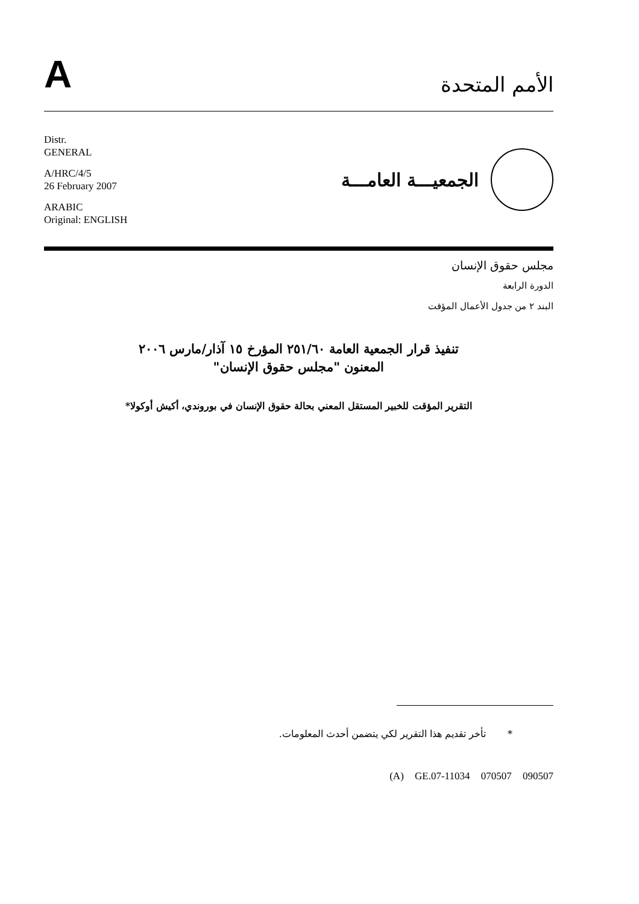A
الأمم المتحدة
Distr.
GENERAL
A/HRC/4/5
26 February 2007
ARABIC
Original: ENGLISH
الجمعيـــة العامـــة
مجلس حقوق الإنسان
الدورة الرابعة
البند ٢ من جدول الأعمال المؤقت
تنفيذ قرار الجمعية العامة ٢٥١/٦٠ المؤرخ ١٥ آذار/مارس ٢٠٠٦
المعنون "مجلس حقوق الإنسان"
التقرير المؤقت للخبير المستقل المعني بحالة حقوق الإنسان في بوروندي، أكيش أوكولا*
* تأخر تقديم هذا التقرير لكي يتضمن أحدث المعلومات.
(A) GE.07-11034 070507 090507